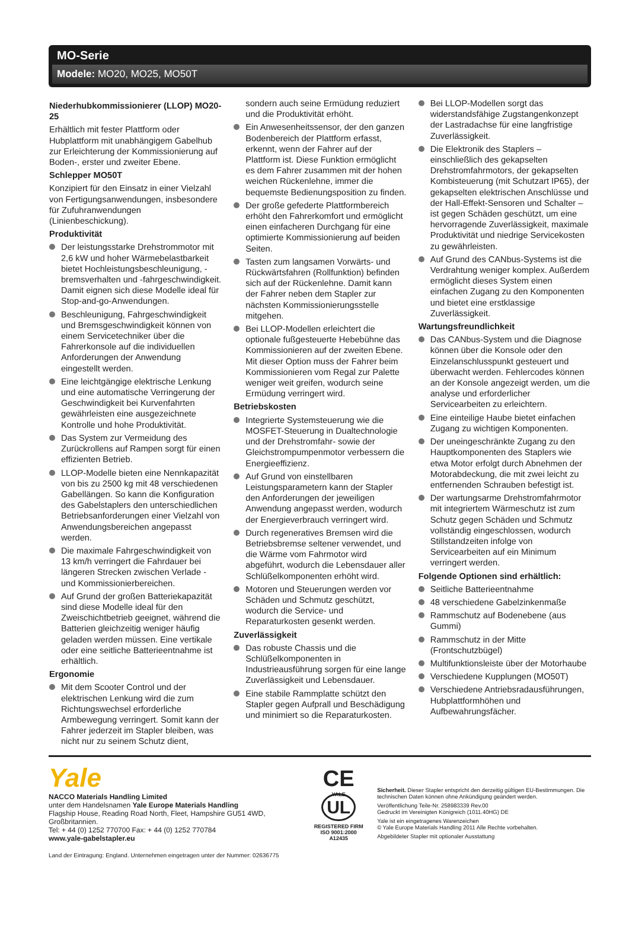MO-Serie
Modele: MO20, MO25, MO50T
Niederhubkommissionierer (LLOP) MO20-25
Erhältlich mit fester Plattform oder Hubplattform mit unabhängigem Gabelhub zur Erleichterung der Kommissionierung auf Boden-, erster und zweiter Ebene.
Schlepper MO50T
Konzipiert für den Einsatz in einer Vielzahl von Fertigungsanwendungen, insbesondere für Zufuhranwendungen (Linienbeschickung).
Produktivität
Der leistungsstarke Drehstrommotor mit 2,6 kW und hoher Wärmebelastbarkeit bietet Hochleistungsbeschleunigung, -bremsverhalten und -fahrgeschwindigkeit. Damit eignen sich diese Modelle ideal für Stop-and-go-Anwendungen.
Beschleunigung, Fahrgeschwindigkeit und Bremsgeschwindigkeit können von einem Servicetechniker über die Fahrerkonsole auf die individuellen Anforderungen der Anwendung eingestellt werden.
Eine leichtgängige elektrische Lenkung und eine automatische Verringerung der Geschwindigkeit bei Kurvenfahrten gewährleisten eine ausgezeichnete Kontrolle und hohe Produktivität.
Das System zur Vermeidung des Zurückrollens auf Rampen sorgt für einen effizienten Betrieb.
LLOP-Modelle bieten eine Nennkapazität von bis zu 2500 kg mit 48 verschiedenen Gabellängen. So kann die Konfiguration des Gabelstaplers den unterschiedlichen Betriebsanforderungen einer Vielzahl von Anwendungsbereichen angepasst werden.
Die maximale Fahrgeschwindigkeit von 13 km/h verringert die Fahrdauer bei längeren Strecken zwischen Verlade - und Kommissionierbereichen.
Auf Grund der großen Batteriekapazität sind diese Modelle ideal für den Zweischichtbetrieb geeignet, während die Batterien gleichzeitig weniger häufig geladen werden müssen. Eine vertikale oder eine seitliche Batterieentnahme ist erhältlich.
Ergonomie
Mit dem Scooter Control und der elektrischen Lenkung wird die zum Richtungswechsel erforderliche Armbewegung verringert. Somit kann der Fahrer jederzeit im Stapler bleiben, was nicht nur zu seinem Schutz dient,
sondern auch seine Ermüdung reduziert und die Produktivität erhöht.
Ein Anwesenheitssensor, der den ganzen Bodenbereich der Plattform erfasst, erkennt, wenn der Fahrer auf der Plattform ist. Diese Funktion ermöglicht es dem Fahrer zusammen mit der hohen weichen Rückenlehne, immer die bequemste Bedienungsposition zu finden.
Der große gefederte Plattformbereich erhöht den Fahrerkomfort und ermöglicht einen einfacheren Durchgang für eine optimierte Kommissionierung auf beiden Seiten.
Tasten zum langsamen Vorwärts- und Rückwärtsfahren (Rollfunktion) befinden sich auf der Rückenlehne. Damit kann der Fahrer neben dem Stapler zur nächsten Kommissionierungsstelle mitgehen.
Bei LLOP-Modellen erleichtert die optionale fußgesteuerte Hebebühne das Kommissionieren auf der zweiten Ebene. Mit dieser Option muss der Fahrer beim Kommissionieren vom Regal zur Palette weniger weit greifen, wodurch seine Ermüdung verringert wird.
Betriebskosten
Integrierte Systemsteuerung wie die MOSFET-Steuerung in Dualtechnologie und der Drehstromfahr- sowie der Gleichstrompumpenmotor verbessern die Energieeffizienz.
Auf Grund von einstellbaren Leistungsparametern kann der Stapler den Anforderungen der jeweiligen Anwendung angepasst werden, wodurch der Energieverbrauch verringert wird.
Durch regeneratives Bremsen wird die Betriebsbremse seltener verwendet, und die Wärme vom Fahrmotor wird abgeführt, wodurch die Lebensdauer aller Schlüßelkomponenten erhöht wird.
Motoren und Steuerungen werden vor Schäden und Schmutz geschützt, wodurch die Service- und Reparaturkosten gesenkt werden.
Zuverlässigkeit
Das robuste Chassis und die Schlüßelkomponenten in Industrieausführung sorgen für eine lange Zuverlässigkeit und Lebensdauer.
Eine stabile Rammplatte schützt den Stapler gegen Aufprall und Beschädigung und minimiert so die Reparaturkosten.
Bei LLOP-Modellen sorgt das widerstandsfähige Zugstangenkonzept der Lastradachse für eine langfristige Zuverlässigkeit.
Die Elektronik des Staplers – einschließlich des gekapselten Drehstromfahrmotors, der gekapselten Kombisteuerung (mit Schutzart IP65), der gekapselten elektrischen Anschlüsse und der Hall-Effekt-Sensoren und Schalter – ist gegen Schäden geschützt, um eine hervorragende Zuverlässigkeit, maximale Produktivität und niedrige Servicekosten zu gewährleisten.
Auf Grund des CANbus-Systems ist die Verdrahtung weniger komplex. Außerdem ermöglicht dieses System einen einfachen Zugang zu den Komponenten und bietet eine erstklassige Zuverlässigkeit.
Wartungsfreundlichkeit
Das CANbus-System und die Diagnose können über die Konsole oder den Einzelanschlusspunkt gesteuert und überwacht werden. Fehlercodes können an der Konsole angezeigt werden, um die analyse und erforderlicher Servicearbeiten zu erleichtern.
Eine einteilige Haube bietet einfachen Zugang zu wichtigen Komponenten.
Der uneingeschränkte Zugang zu den Hauptkomponenten des Staplers wie etwa Motor erfolgt durch Abnehmen der Motorabdeckung, die mit zwei leicht zu entfernenden Schrauben befestigt ist.
Der wartungsarme Drehstromfahrmotor mit integriertem Wärmeschutz ist zum Schutz gegen Schäden und Schmutz vollständig eingeschlossen, wodurch Stillstandzeiten infolge von Servicearbeiten auf ein Minimum verringert werden.
Folgende Optionen sind erhältlich:
Seitliche Batterieentnahme
48 verschiedene Gabelzinkenmaße
Rammschutz auf Bodenebene (aus Gummi)
Rammschutz in der Mitte (Frontschutzbügel)
Multifunktionsleiste über der Motorhaube
Verschiedene Kupplungen (MO50T)
Verschiedene Antriebsradausführungen, Hubplattformhöhen und Aufbewahrungsfächer.
Yale
NACCO Materials Handling Limited
unter dem Handelsnamen Yale Europe Materials Handling
Flagship House, Reading Road North, Fleet, Hampshire GU51 4WD, Großbritannien.
Tel: + 44 (0) 1252 770700 Fax: + 44 (0) 1252 770784
www.yale-gabelstapler.eu
Land der Eintragung: England. Unternehmen eingetragen unter der Nummer: 02636775
CE
YALE
UL
REGISTERED FIRM
ISO 9001:2000 A12435
Sicherheit. Dieser Stapler entspricht den derzeitig gültigen EU-Bestimmungen. Die technischen Daten können ohne Ankündigung geändert werden.
Veröffentlichung Teile-Nr. 258983339 Rev.00
Gedruckt im Vereinigten Königreich (1011.40HG) DE
Yale ist ein eingetragenes Warenzeichen
© Yale Europe Materials Handling 2011 Alle Rechte vorbehalten.
Abgebildeter Stapler mit optionaler Ausstattung